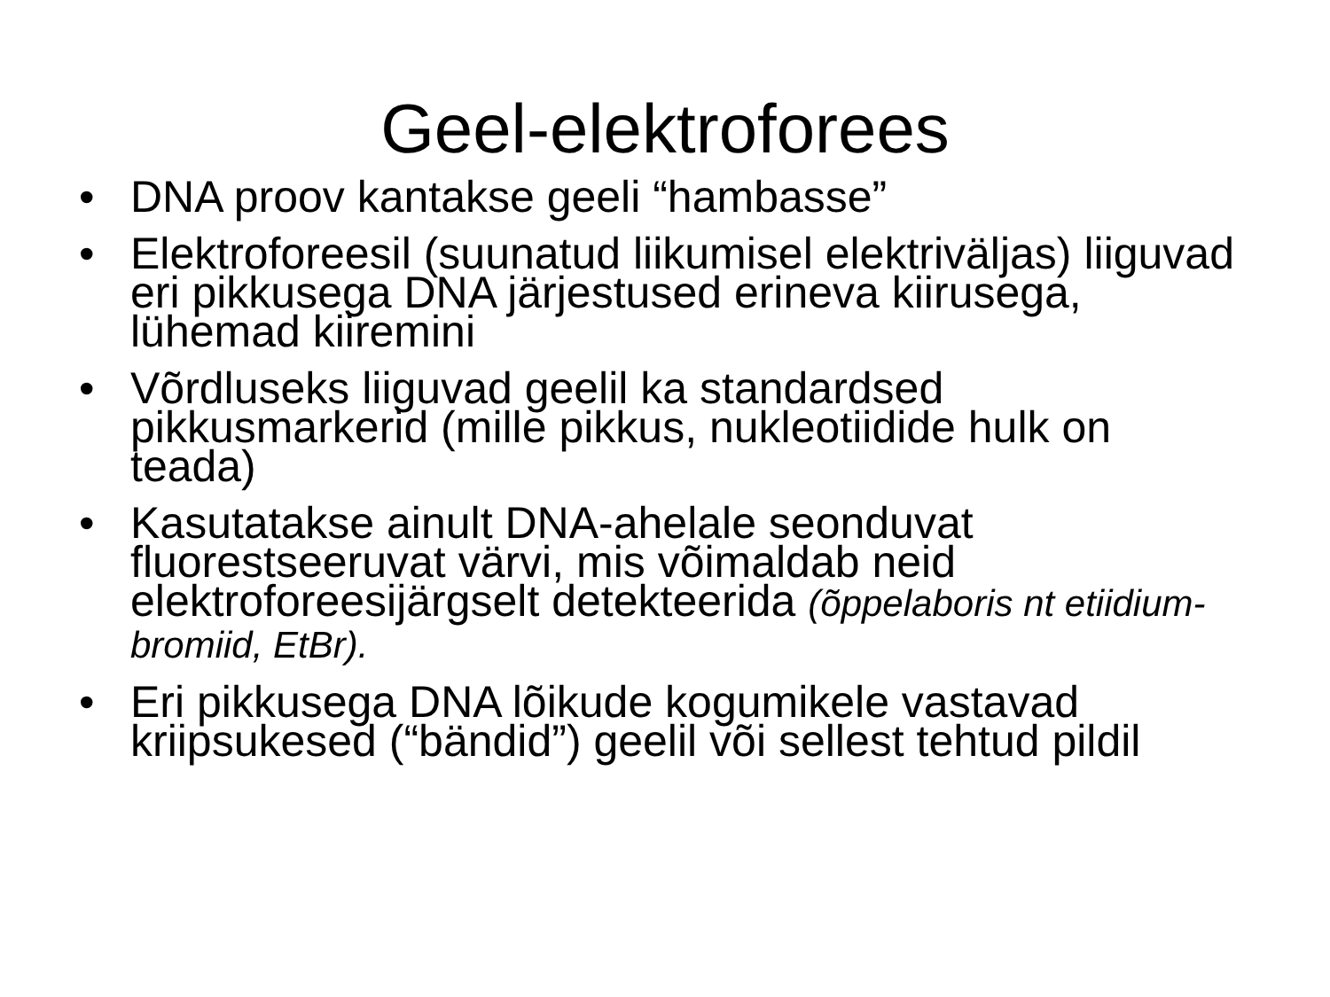Geel-elektroforees
• DNA proov kantakse geeli “hambasse”
• Elektroforeesil (suunatud liikumisel elektriväljas) liiguvad eri pikkusega DNA järjestused erineva kiirusega, lühemad kiiremini
• Võrdluseks liiguvad geelil ka standardsed pikkusmarkerid (mille pikkus, nukleotiidide hulk on teada)
• Kasutatakse ainult DNA-ahelale seonduvat fluorestseeruvat värvi, mis võimaldab neid elektroforeesijärgselt detekteerida (õppelaboris nt etiidium-bromiid, EtBr).
• Eri pikkusega DNA lõikude kogumikele vastavad kriipsukesed (“bändid”) geelil või sellest tehtud pildil